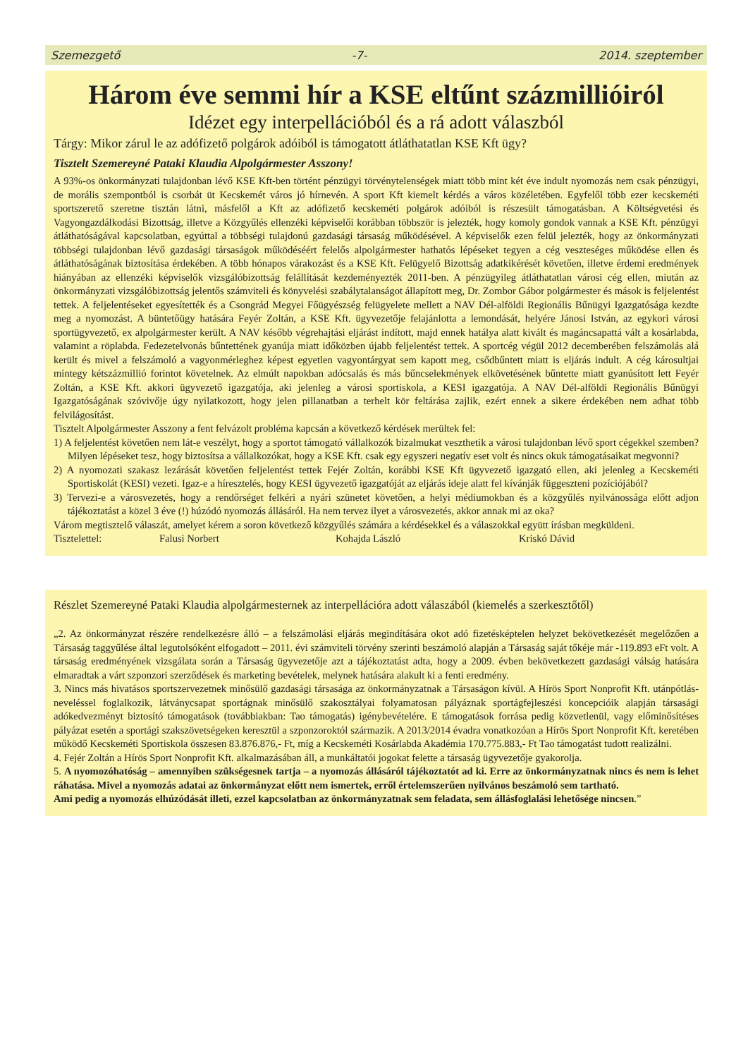Szemezgető -7- 2014. szeptember
Három éve semmi hír a KSE eltűnt százmillióiról
Idézet egy interpellációból és a rá adott válaszból
Tárgy: Mikor zárul le az adófizető polgárok adóiból is támogatott átláthatatlan KSE Kft ügy?
Tisztelt Szemereyné Pataki Klaudia Alpolgármester Asszony!
A 93%-os önkormányzati tulajdonban lévő KSE Kft-ben történt pénzügyi törvénytelenségek miatt több mint két éve indult nyomozás nem csak pénzügyi, de morális szempontból is csorbát üt Kecskemét város jó hírnevén. A sport Kft kiemelt kérdés a város közéletében. Egyfelől több ezer kecskeméti sportszerető szeretne tisztán látni, másfelől a Kft az adófizető kecskeméti polgárok adóiból is részesült támogatásban. A Költségvetési és Vagyongazdálkodási Bizottság, illetve a Közgyűlés ellenzéki képviselői korábban többször is jelezték, hogy komoly gondok vannak a KSE Kft. pénzügyi átláthatóságával kapcsolatban, egyúttal a többségi tulajdonú gazdasági társaság működésével. A képviselők ezen felül jelezték, hogy az önkormányzati többségi tulajdonban lévő gazdasági társaságok működéséért felelős alpolgármester hathatós lépéseket tegyen a cég veszteséges működése ellen és átláthatóságának biztosítása érdekében. A több hónapos várakozást és a KSE Kft. Felügyelő Bizottság adatkikérését követően, illetve érdemi eredmények hiányában az ellenzéki képviselők vizsgálóbizottság felállítását kezdeményezték 2011-ben. A pénzügyileg átláthatatlan városi cég ellen, miután az önkormányzati vizsgálóbizottság jelentős számviteli és könyvelési szabálytalanságot állapított meg, Dr. Zombor Gábor polgármester és mások is feljelentést tettek. A feljelentéseket egyesítették és a Csongrád Megyei Főügyészség felügyelete mellett a NAV Dél-alföldi Regionális Bűnügyi Igazgatósága kezdte meg a nyomozást. A büntetőügy hatására Feyér Zoltán, a KSE Kft. ügyvezetője felajánlotta a lemondását, helyére Jánosi István, az egykori városi sportügyvezető, ex alpolgármester került. A NAV később végrehajtási eljárást indított, majd ennek hatálya alatt kivált és magáncsapattá vált a kosárlabda, valamint a röplabda. Fedezetelvonás bűntettének gyanúja miatt időközben újabb feljelentést tettek. A sportcég végül 2012 decemberében felszámolás alá került és mivel a felszámoló a vagyonmérleghez képest egyetlen vagyontárgyat sem kapott meg, csődbűntett miatt is eljárás indult. A cég károsultjai mintegy kétszázmillió forintot követelnek. Az elmúlt napokban adócsalás és más bűncselekmények elkövetésének bűntette miatt gyanúsított lett Feyér Zoltán, a KSE Kft. akkori ügyvezető igazgatója, aki jelenleg a városi sportiskola, a KESI igazgatója. A NAV Dél-alföldi Regionális Bűnügyi Igazgatóságának szóvivője úgy nyilatkozott, hogy jelen pillanatban a terhelt kör feltárása zajlik, ezért ennek a sikere érdekében nem adhat több felvilágosítást.
Tisztelt Alpolgármester Asszony a fent felvázolt probléma kapcsán a következő kérdések merültek fel:
1) A feljelentést követően nem lát-e veszélyt, hogy a sportot támogató vállalkozók bizalmukat veszthetik a városi tulajdonban lévő sport cégekkel szemben? Milyen lépéseket tesz, hogy biztosítsa a vállalkozókat, hogy a KSE Kft. csak egy egyszeri negatív eset volt és nincs okuk támogatásaikat megvonni?
2) A nyomozati szakasz lezárását követően feljelentést tettek Fejér Zoltán, korábbi KSE Kft ügyvezető igazgató ellen, aki jelenleg a Kecskeméti Sportiskolát (KESI) vezeti. Igaz-e a híresztelés, hogy KESI ügyvezető igazgatóját az eljárás ideje alatt fel kívánják függeszteni pozíciójából?
3) Tervezi-e a városvezetés, hogy a rendőrséget felkéri a nyári szünetet követően, a helyi médiumokban és a közgyűlés nyilvánossága előtt adjon tájékoztatást a közel 3 éve (!) húzódó nyomozás állásáról. Ha nem tervez ilyet a városvezetés, akkor annak mi az oka?
Várom megtisztelő válaszát, amelyet kérem a soron következő közgyűlés számára a kérdésekkel és a válaszokkal együtt írásban megküldeni.
Tisztelettel: Falusi Norbert Kohajda László Kriskó Dávid
Részlet Szemereyné Pataki Klaudia alpolgármesternek az interpellációra adott válaszából (kiemelés a szerkesztőtől)
„2. Az önkormányzat részére rendelkezésre álló – a felszámolási eljárás megindítására okot adó fizetésképtelen helyzet bekövetkezését megelőzően a Társaság taggyűlése által legutolsóként elfogadott – 2011. évi számviteli törvény szerinti beszámoló alapján a Társaság saját tőkéje már -119.893 eFt volt. A társaság eredményének vizsgálata során a Társaság ügyvezetője azt a tájékoztatást adta, hogy a 2009. évben bekövetkezett gazdasági válság hatására elmaradtak a várt szponzori szerződések és marketing bevételek, melynek hatására alakult ki a fenti eredmény.
3. Nincs más hivatásos sportszervezetnek minősülő gazdasági társasága az önkormányzatnak a Társaságon kívül. A Hírös Sport Nonprofit Kft. utánpótlás-neveléssel foglalkozik, látványcsapat sportágnak minősülő szakosztályai folyamatosan pályáznak sportágfejleszési koncepcióik alapján társasági adókedvezményt biztosító támogatások (továbbiakban: Tao támogatás) igénybevételére. E támogatások forrása pedig közvetlenül, vagy előminősítéses pályázat esetén a sportági szakszövetségeken keresztül a szponzoroktól származik. A 2013/2014 évadra vonatkozóan a Hírös Sport Nonprofit Kft. keretében működő Kecskeméti Sportiskola összesen 83.876.876,- Ft, míg a Kecskeméti Kosárlabda Akadémia 170.775.883,- Ft Tao támogatást tudott realizálni.
4. Fejér Zoltán a Hírös Sport Nonprofit Kft. alkalmazásában áll, a munkáltatói jogokat felette a társaság ügyvezetője gyakorolja.
5. A nyomozóhatóság – amennyiben szükségesnek tartja – a nyomozás állásáról tájékoztatót ad ki. Erre az önkormányzatnak nincs és nem is lehet ráhatása. Mivel a nyomozás adatai az önkormányzat előtt nem ismertek, erről értelemszerűen nyilvános beszámoló sem tartható.
Ami pedig a nyomozás elhúzódását illeti, ezzel kapcsolatban az önkormányzatnak sem feladata, sem állásfoglalási lehetősége nincsen.”